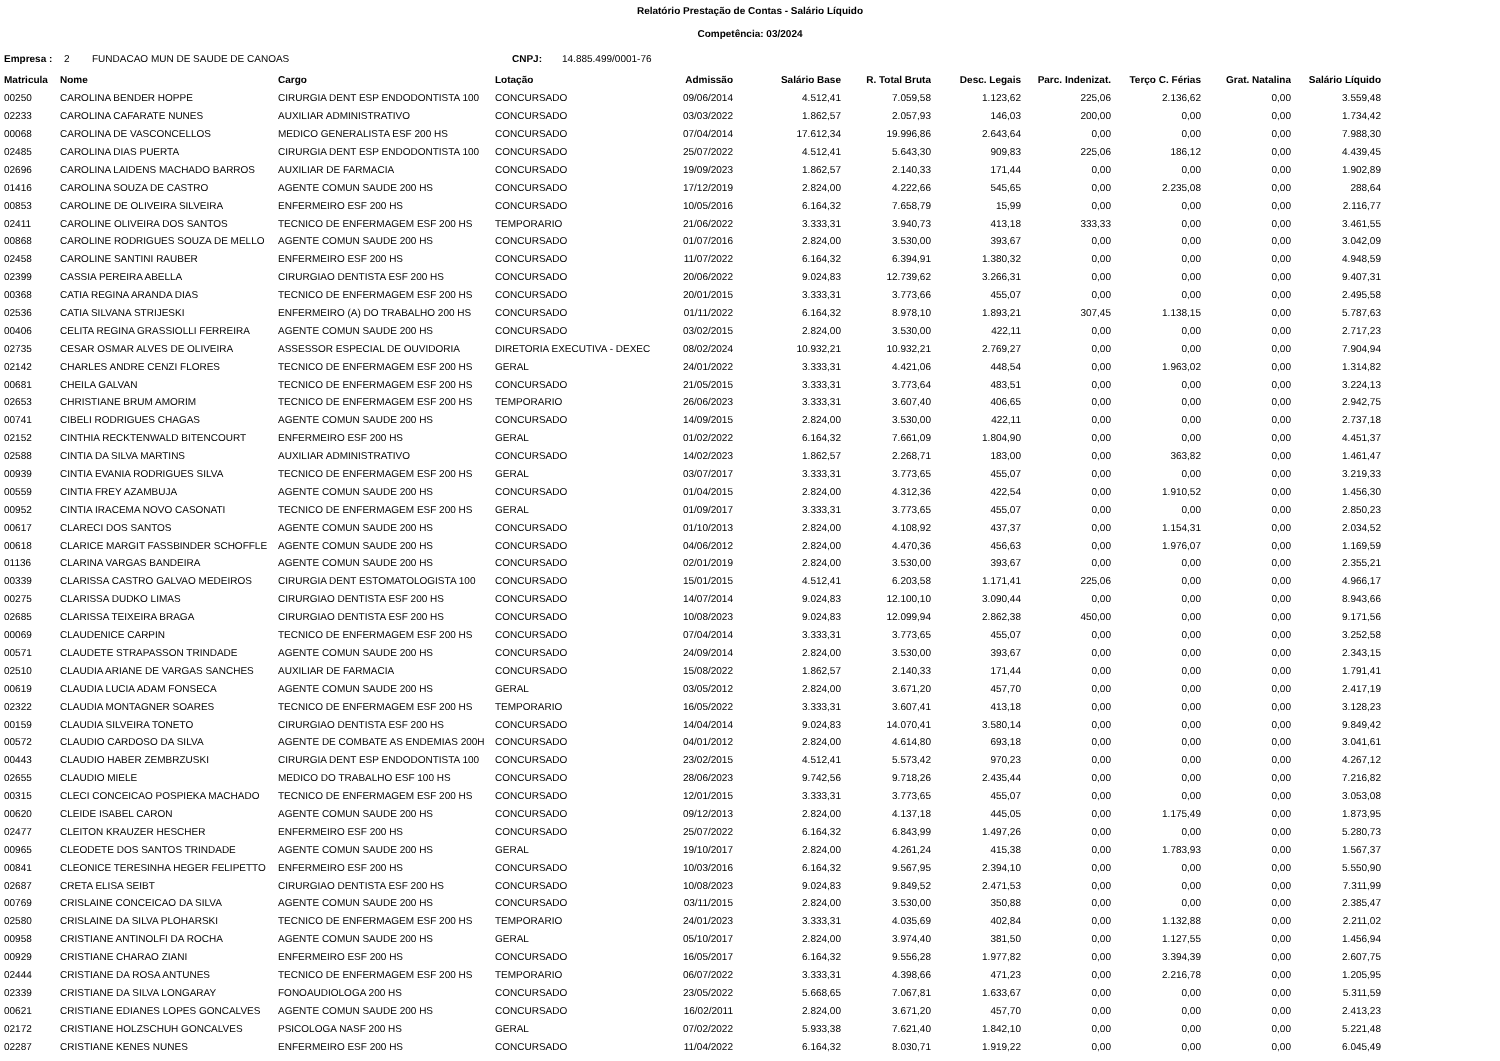Relatório Prestação de Contas - Salário Líquido
Competência: 03/2024
Empresa : 2 FUNDACAO MUN DE SAUDE DE CANOAS CNPJ: 14.885.499/0001-76
| Matricula | Nome | Cargo | Lotação | Admissão | Salário Base | R. Total Bruta | Desc. Legais | Parc. Indenizat. | Terço C. Férias | Grat. Natalina | Salário Líquido |
| --- | --- | --- | --- | --- | --- | --- | --- | --- | --- | --- | --- |
| 00250 | CAROLINA BENDER HOPPE | CIRURGIA DENT ESP ENDODONTISTA 100 | CONCURSADO | 09/06/2014 | 4.512,41 | 7.059,58 | 1.123,62 | 225,06 | 2.136,62 | 0,00 | 3.559,48 |
| 02233 | CAROLINA CAFARATE NUNES | AUXILIAR ADMINISTRATIVO | CONCURSADO | 03/03/2022 | 1.862,57 | 2.057,93 | 146,03 | 200,00 | 0,00 | 0,00 | 1.734,42 |
| 00068 | CAROLINA DE VASCONCELLOS | MEDICO GENERALISTA ESF 200 HS | CONCURSADO | 07/04/2014 | 17.612,34 | 19.996,86 | 2.643,64 | 0,00 | 0,00 | 0,00 | 7.988,30 |
| 02485 | CAROLINA DIAS PUERTA | CIRURGIA DENT ESP ENDODONTISTA 100 | CONCURSADO | 25/07/2022 | 4.512,41 | 5.643,30 | 909,83 | 225,06 | 186,12 | 0,00 | 4.439,45 |
| 02696 | CAROLINA LAIDENS MACHADO BARROS | AUXILIAR DE FARMACIA | CONCURSADO | 19/09/2023 | 1.862,57 | 2.140,33 | 171,44 | 0,00 | 0,00 | 0,00 | 1.902,89 |
| 01416 | CAROLINA SOUZA DE CASTRO | AGENTE COMUN SAUDE 200 HS | CONCURSADO | 17/12/2019 | 2.824,00 | 4.222,66 | 545,65 | 0,00 | 2.235,08 | 0,00 | 288,64 |
| 00853 | CAROLINE DE OLIVEIRA SILVEIRA | ENFERMEIRO ESF 200 HS | CONCURSADO | 10/05/2016 | 6.164,32 | 7.658,79 | 15,99 | 0,00 | 0,00 | 0,00 | 2.116,77 |
| 02411 | CAROLINE OLIVEIRA DOS SANTOS | TECNICO DE ENFERMAGEM ESF 200 HS | TEMPORARIO | 21/06/2022 | 3.333,31 | 3.940,73 | 413,18 | 333,33 | 0,00 | 0,00 | 3.461,55 |
| 00868 | CAROLINE RODRIGUES SOUZA DE MELLO | AGENTE COMUN SAUDE 200 HS | CONCURSADO | 01/07/2016 | 2.824,00 | 3.530,00 | 393,67 | 0,00 | 0,00 | 0,00 | 3.042,09 |
| 02458 | CAROLINE SANTINI RAUBER | ENFERMEIRO ESF 200 HS | CONCURSADO | 11/07/2022 | 6.164,32 | 6.394,91 | 1.380,32 | 0,00 | 0,00 | 0,00 | 4.948,59 |
| 02399 | CASSIA PEREIRA ABELLA | CIRURGIAO DENTISTA ESF 200 HS | CONCURSADO | 20/06/2022 | 9.024,83 | 12.739,62 | 3.266,31 | 0,00 | 0,00 | 0,00 | 9.407,31 |
| 00368 | CATIA REGINA ARANDA DIAS | TECNICO DE ENFERMAGEM ESF 200 HS | CONCURSADO | 20/01/2015 | 3.333,31 | 3.773,66 | 455,07 | 0,00 | 0,00 | 0,00 | 2.495,58 |
| 02536 | CATIA SILVANA STRIJESKI | ENFERMEIRO (A) DO TRABALHO 200 HS | CONCURSADO | 01/11/2022 | 6.164,32 | 8.978,10 | 1.893,21 | 307,45 | 1.138,15 | 0,00 | 5.787,63 |
| 00406 | CELITA REGINA GRASSIOLLI FERREIRA | AGENTE COMUN SAUDE 200 HS | CONCURSADO | 03/02/2015 | 2.824,00 | 3.530,00 | 422,11 | 0,00 | 0,00 | 0,00 | 2.717,23 |
| 02735 | CESAR OSMAR ALVES DE OLIVEIRA | ASSESSOR ESPECIAL DE OUVIDORIA | DIRETORIA EXECUTIVA - DEXEC | 08/02/2024 | 10.932,21 | 10.932,21 | 2.769,27 | 0,00 | 0,00 | 0,00 | 7.904,94 |
| 02142 | CHARLES ANDRE CENZI FLORES | TECNICO DE ENFERMAGEM ESF 200 HS | GERAL | 24/01/2022 | 3.333,31 | 4.421,06 | 448,54 | 0,00 | 1.963,02 | 0,00 | 1.314,82 |
| 00681 | CHEILA GALVAN | TECNICO DE ENFERMAGEM ESF 200 HS | CONCURSADO | 21/05/2015 | 3.333,31 | 3.773,64 | 483,51 | 0,00 | 0,00 | 0,00 | 3.224,13 |
| 02653 | CHRISTIANE BRUM AMORIM | TECNICO DE ENFERMAGEM ESF 200 HS | TEMPORARIO | 26/06/2023 | 3.333,31 | 3.607,40 | 406,65 | 0,00 | 0,00 | 0,00 | 2.942,75 |
| 00741 | CIBELI RODRIGUES CHAGAS | AGENTE COMUN SAUDE 200 HS | CONCURSADO | 14/09/2015 | 2.824,00 | 3.530,00 | 422,11 | 0,00 | 0,00 | 0,00 | 2.737,18 |
| 02152 | CINTHIA RECKTENWALD BITENCOURT | ENFERMEIRO ESF 200 HS | GERAL | 01/02/2022 | 6.164,32 | 7.661,09 | 1.804,90 | 0,00 | 0,00 | 0,00 | 4.451,37 |
| 02588 | CINTIA DA SILVA MARTINS | AUXILIAR ADMINISTRATIVO | CONCURSADO | 14/02/2023 | 1.862,57 | 2.268,71 | 183,00 | 0,00 | 363,82 | 0,00 | 1.461,47 |
| 00939 | CINTIA EVANIA RODRIGUES SILVA | TECNICO DE ENFERMAGEM ESF 200 HS | GERAL | 03/07/2017 | 3.333,31 | 3.773,65 | 455,07 | 0,00 | 0,00 | 0,00 | 3.219,33 |
| 00559 | CINTIA FREY AZAMBUJA | AGENTE COMUN SAUDE 200 HS | CONCURSADO | 01/04/2015 | 2.824,00 | 4.312,36 | 422,54 | 0,00 | 1.910,52 | 0,00 | 1.456,30 |
| 00952 | CINTIA IRACEMA NOVO CASONATI | TECNICO DE ENFERMAGEM ESF 200 HS | GERAL | 01/09/2017 | 3.333,31 | 3.773,65 | 455,07 | 0,00 | 0,00 | 0,00 | 2.850,23 |
| 00617 | CLARECI DOS SANTOS | AGENTE COMUN SAUDE 200 HS | CONCURSADO | 01/10/2013 | 2.824,00 | 4.108,92 | 437,37 | 0,00 | 1.154,31 | 0,00 | 2.034,52 |
| 00618 | CLARICE MARGIT FASSBINDER SCHOFFLE | AGENTE COMUN SAUDE 200 HS | CONCURSADO | 04/06/2012 | 2.824,00 | 4.470,36 | 456,63 | 0,00 | 1.976,07 | 0,00 | 1.169,59 |
| 01136 | CLARINA VARGAS BANDEIRA | AGENTE COMUN SAUDE 200 HS | CONCURSADO | 02/01/2019 | 2.824,00 | 3.530,00 | 393,67 | 0,00 | 0,00 | 0,00 | 2.355,21 |
| 00339 | CLARISSA CASTRO GALVAO MEDEIROS | CIRURGIA DENT ESTOMATOLOGISTA 100 | CONCURSADO | 15/01/2015 | 4.512,41 | 6.203,58 | 1.171,41 | 225,06 | 0,00 | 0,00 | 4.966,17 |
| 00275 | CLARISSA DUDKO LIMAS | CIRURGIAO DENTISTA ESF 200 HS | CONCURSADO | 14/07/2014 | 9.024,83 | 12.100,10 | 3.090,44 | 0,00 | 0,00 | 0,00 | 8.943,66 |
| 02685 | CLARISSA TEIXEIRA BRAGA | CIRURGIAO DENTISTA ESF 200 HS | CONCURSADO | 10/08/2023 | 9.024,83 | 12.099,94 | 2.862,38 | 450,00 | 0,00 | 0,00 | 9.171,56 |
| 00069 | CLAUDENICE CARPIN | TECNICO DE ENFERMAGEM ESF 200 HS | CONCURSADO | 07/04/2014 | 3.333,31 | 3.773,65 | 455,07 | 0,00 | 0,00 | 0,00 | 3.252,58 |
| 00571 | CLAUDETE STRAPASSON TRINDADE | AGENTE COMUN SAUDE 200 HS | CONCURSADO | 24/09/2014 | 2.824,00 | 3.530,00 | 393,67 | 0,00 | 0,00 | 0,00 | 2.343,15 |
| 02510 | CLAUDIA ARIANE DE VARGAS SANCHES | AUXILIAR DE FARMACIA | CONCURSADO | 15/08/2022 | 1.862,57 | 2.140,33 | 171,44 | 0,00 | 0,00 | 0,00 | 1.791,41 |
| 00619 | CLAUDIA LUCIA ADAM FONSECA | AGENTE COMUN SAUDE 200 HS | GERAL | 03/05/2012 | 2.824,00 | 3.671,20 | 457,70 | 0,00 | 0,00 | 0,00 | 2.417,19 |
| 02322 | CLAUDIA MONTAGNER SOARES | TECNICO DE ENFERMAGEM ESF 200 HS | TEMPORARIO | 16/05/2022 | 3.333,31 | 3.607,41 | 413,18 | 0,00 | 0,00 | 0,00 | 3.128,23 |
| 00159 | CLAUDIA SILVEIRA TONETO | CIRURGIAO DENTISTA ESF 200 HS | CONCURSADO | 14/04/2014 | 9.024,83 | 14.070,41 | 3.580,14 | 0,00 | 0,00 | 0,00 | 9.849,42 |
| 00572 | CLAUDIO CARDOSO DA SILVA | AGENTE DE COMBATE AS ENDEMIAS 200H | CONCURSADO | 04/01/2012 | 2.824,00 | 4.614,80 | 693,18 | 0,00 | 0,00 | 0,00 | 3.041,61 |
| 00443 | CLAUDIO HABER ZEMBRZUSKI | CIRURGIA DENT ESP ENDODONTISTA 100 | CONCURSADO | 23/02/2015 | 4.512,41 | 5.573,42 | 970,23 | 0,00 | 0,00 | 0,00 | 4.267,12 |
| 02655 | CLAUDIO MIELE | MEDICO DO TRABALHO ESF 100 HS | CONCURSADO | 28/06/2023 | 9.742,56 | 9.718,26 | 2.435,44 | 0,00 | 0,00 | 0,00 | 7.216,82 |
| 00315 | CLECI CONCEICAO POSPIEKA MACHADO | TECNICO DE ENFERMAGEM ESF 200 HS | CONCURSADO | 12/01/2015 | 3.333,31 | 3.773,65 | 455,07 | 0,00 | 0,00 | 0,00 | 3.053,08 |
| 00620 | CLEIDE ISABEL CARON | AGENTE COMUN SAUDE 200 HS | CONCURSADO | 09/12/2013 | 2.824,00 | 4.137,18 | 445,05 | 0,00 | 1.175,49 | 0,00 | 1.873,95 |
| 02477 | CLEITON KRAUZER HESCHER | ENFERMEIRO ESF 200 HS | CONCURSADO | 25/07/2022 | 6.164,32 | 6.843,99 | 1.497,26 | 0,00 | 0,00 | 0,00 | 5.280,73 |
| 00965 | CLEODETE DOS SANTOS TRINDADE | AGENTE COMUN SAUDE 200 HS | GERAL | 19/10/2017 | 2.824,00 | 4.261,24 | 415,38 | 0,00 | 1.783,93 | 0,00 | 1.567,37 |
| 00841 | CLEONICE TERESINHA HEGER FELIPETTO | ENFERMEIRO ESF 200 HS | CONCURSADO | 10/03/2016 | 6.164,32 | 9.567,95 | 2.394,10 | 0,00 | 0,00 | 0,00 | 5.550,90 |
| 02687 | CRETA ELISA SEIBT | CIRURGIAO DENTISTA ESF 200 HS | CONCURSADO | 10/08/2023 | 9.024,83 | 9.849,52 | 2.471,53 | 0,00 | 0,00 | 0,00 | 7.311,99 |
| 00769 | CRISLAINE CONCEICAO DA SILVA | AGENTE COMUN SAUDE 200 HS | CONCURSADO | 03/11/2015 | 2.824,00 | 3.530,00 | 350,88 | 0,00 | 0,00 | 0,00 | 2.385,47 |
| 02580 | CRISLAINE DA SILVA PLOHARSKI | TECNICO DE ENFERMAGEM ESF 200 HS | TEMPORARIO | 24/01/2023 | 3.333,31 | 4.035,69 | 402,84 | 0,00 | 1.132,88 | 0,00 | 2.211,02 |
| 00958 | CRISTIANE ANTINOLFI DA ROCHA | AGENTE COMUN SAUDE 200 HS | GERAL | 05/10/2017 | 2.824,00 | 3.974,40 | 381,50 | 0,00 | 1.127,55 | 0,00 | 1.456,94 |
| 00929 | CRISTIANE CHARAO ZIANI | ENFERMEIRO ESF 200 HS | CONCURSADO | 16/05/2017 | 6.164,32 | 9.556,28 | 1.977,82 | 0,00 | 3.394,39 | 0,00 | 2.607,75 |
| 02444 | CRISTIANE DA ROSA ANTUNES | TECNICO DE ENFERMAGEM ESF 200 HS | TEMPORARIO | 06/07/2022 | 3.333,31 | 4.398,66 | 471,23 | 0,00 | 2.216,78 | 0,00 | 1.205,95 |
| 02339 | CRISTIANE DA SILVA LONGARAY | FONOAUDIOLOGA 200 HS | CONCURSADO | 23/05/2022 | 5.668,65 | 7.067,81 | 1.633,67 | 0,00 | 0,00 | 0,00 | 5.311,59 |
| 00621 | CRISTIANE EDIANES LOPES GONCALVES | AGENTE COMUN SAUDE 200 HS | CONCURSADO | 16/02/2011 | 2.824,00 | 3.671,20 | 457,70 | 0,00 | 0,00 | 0,00 | 2.413,23 |
| 02172 | CRISTIANE HOLZSCHUH GONCALVES | PSICOLOGA NASF 200 HS | GERAL | 07/02/2022 | 5.933,38 | 7.621,40 | 1.842,10 | 0,00 | 0,00 | 0,00 | 5.221,48 |
| 02287 | CRISTIANE KENES NUNES | ENFERMEIRO ESF 200 HS | CONCURSADO | 11/04/2022 | 6.164,32 | 8.030,71 | 1.919,22 | 0,00 | 0,00 | 0,00 | 6.045,49 |